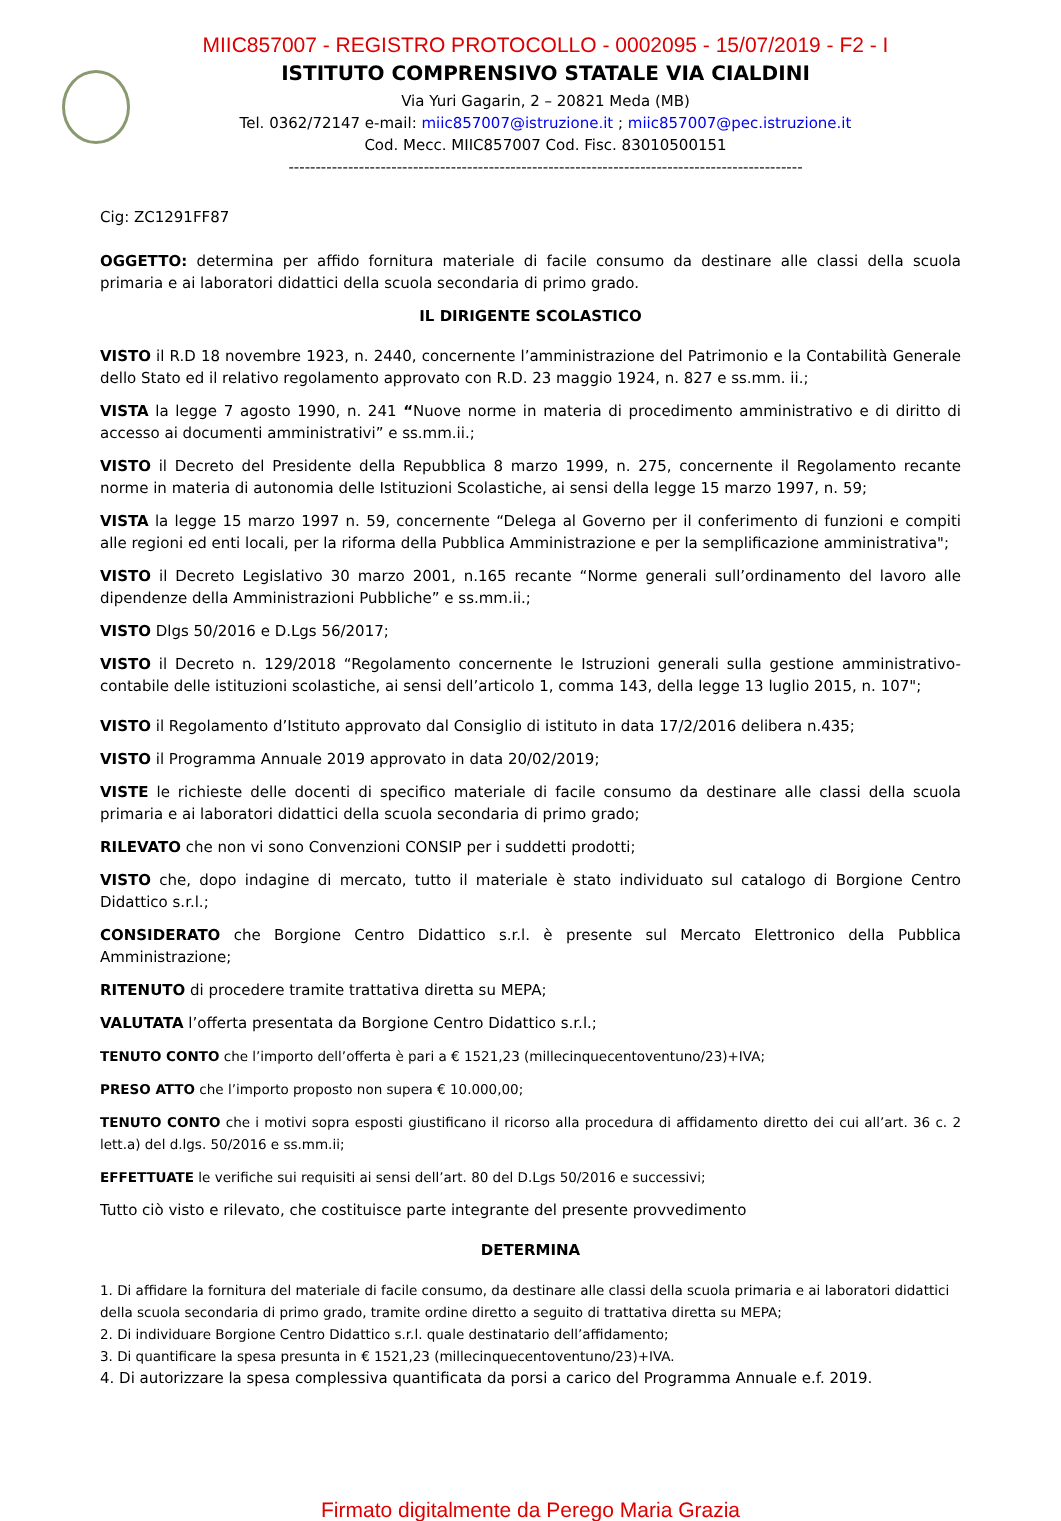MIIC857007 - REGISTRO PROTOCOLLO - 0002095 - 15/07/2019 - F2 - I
ISTITUTO COMPRENSIVO STATALE VIA CIALDINI
Via Yuri Gagarin, 2 – 20821 Meda (MB)
Tel. 0362/72147 e-mail: miic857007@istruzione.it ; miic857007@pec.istruzione.it
Cod. Mecc. MIIC857007 Cod. Fisc. 83010500151
-----------------------------------------------------------------------------------------------
Cig: ZC1291FF87
OGGETTO: determina per affido fornitura materiale di facile consumo da destinare alle classi della scuola primaria e ai laboratori didattici della scuola secondaria di primo grado.
IL DIRIGENTE SCOLASTICO
VISTO il R.D 18 novembre 1923, n. 2440, concernente l’amministrazione del Patrimonio e la Contabilità Generale dello Stato ed il relativo regolamento approvato con R.D. 23 maggio 1924, n. 827 e ss.mm. ii.;
VISTA la legge 7 agosto 1990, n. 241 “Nuove norme in materia di procedimento amministrativo e di diritto di accesso ai documenti amministrativi” e ss.mm.ii.;
VISTO il Decreto del Presidente della Repubblica 8 marzo 1999, n. 275, concernente il Regolamento recante norme in materia di autonomia delle Istituzioni Scolastiche, ai sensi della legge 15 marzo 1997, n. 59;
VISTA la legge 15 marzo 1997 n. 59, concernente “Delega al Governo per il conferimento di funzioni e compiti alle regioni ed enti locali, per la riforma della Pubblica Amministrazione e per la semplificazione amministrativa";
VISTO il Decreto Legislativo 30 marzo 2001, n.165 recante “Norme generali sull’ordinamento del lavoro alle dipendenze della Amministrazioni Pubbliche” e ss.mm.ii.;
VISTO Dlgs 50/2016 e D.Lgs 56/2017;
VISTO il Decreto n. 129/2018 “Regolamento concernente le Istruzioni generali sulla gestione amministrativo-contabile delle istituzioni scolastiche, ai sensi dell’articolo 1, comma 143, della legge 13 luglio 2015, n. 107";
VISTO il Regolamento d’Istituto approvato dal Consiglio di istituto in data 17/2/2016 delibera n.435;
VISTO il Programma Annuale 2019 approvato in data 20/02/2019;
VISTE le richieste delle docenti di specifico materiale di facile consumo da destinare alle classi della scuola primaria e ai laboratori didattici della scuola secondaria di primo grado;
RILEVATO che non vi sono Convenzioni CONSIP per i suddetti prodotti;
VISTO che, dopo indagine di mercato, tutto il materiale è stato individuato sul catalogo di Borgione Centro Didattico s.r.l.;
CONSIDERATO che Borgione Centro Didattico s.r.l. è presente sul Mercato Elettronico della Pubblica Amministrazione;
RITENUTO di procedere tramite trattativa diretta su MEPA;
VALUTATA l’offerta presentata da Borgione Centro Didattico s.r.l.;
TENUTO CONTO che l’importo dell’offerta è pari a € 1521,23 (millecinquecentoventuno/23)+IVA;
PRESO ATTO che l’importo proposto non supera € 10.000,00;
TENUTO CONTO che i motivi sopra esposti giustificano il ricorso alla procedura di affidamento diretto dei cui all’art. 36 c. 2 lett.a) del d.lgs. 50/2016 e ss.mm.ii;
EFFETTUATE le verifiche sui requisiti ai sensi dell’art. 80 del D.Lgs 50/2016 e successivi;
Tutto ciò visto e rilevato, che costituisce parte integrante del presente provvedimento
DETERMINA
1. Di affidare la fornitura del materiale di facile consumo, da destinare alle classi della scuola primaria e ai laboratori didattici della scuola secondaria di primo grado, tramite ordine diretto a seguito di trattativa diretta su MEPA;
2. Di individuare Borgione Centro Didattico s.r.l. quale destinatario dell’affidamento;
3. Di quantificare la spesa presunta in € 1521,23 (millecinquecentoventuno/23)+IVA.
4. Di autorizzare la spesa complessiva quantificata da porsi a carico del Programma Annuale e.f. 2019.
Firmato digitalmente da Perego Maria Grazia